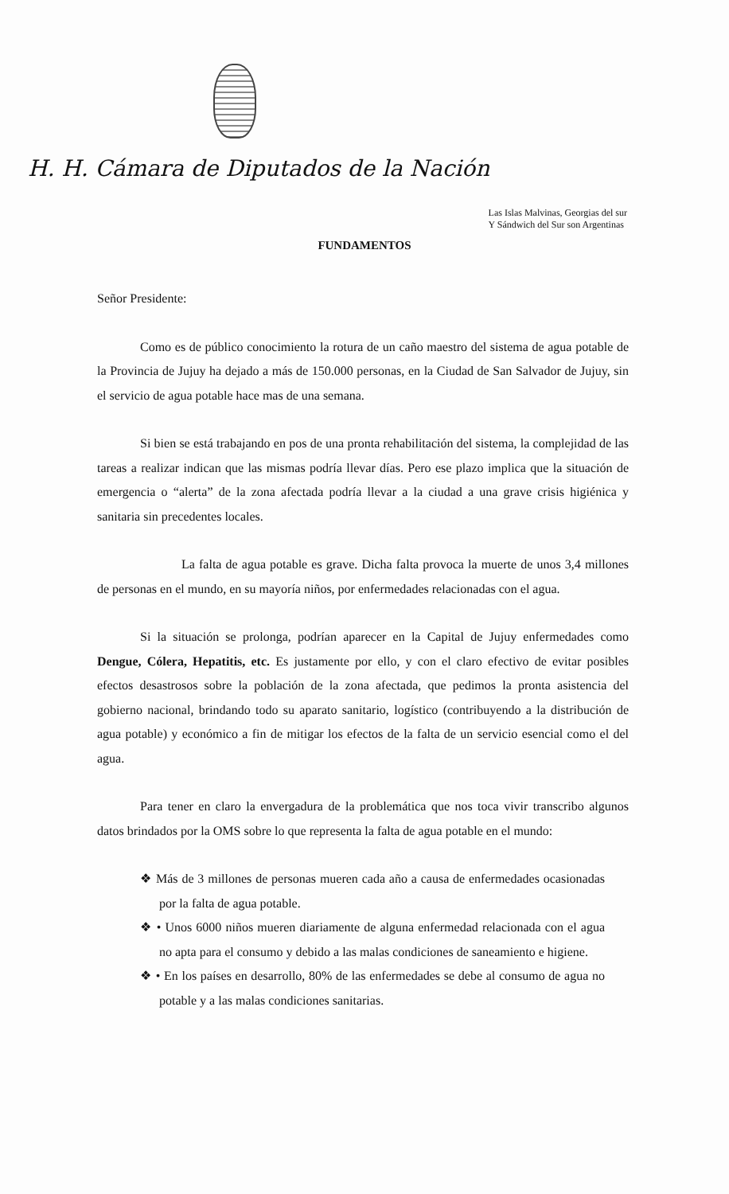H. H. Cámara de Diputados de la Nación
Las Islas Malvinas, Georgias del sur
Y Sándwich del Sur son Argentinas
FUNDAMENTOS
Señor Presidente:
Como es de público conocimiento la rotura de un caño maestro del sistema de agua potable de la Provincia de Jujuy ha dejado a más de 150.000 personas, en la Ciudad de San Salvador de Jujuy, sin el servicio de agua potable hace mas de una semana.
Si bien se está trabajando en pos de una pronta rehabilitación del sistema, la complejidad de las tareas a realizar indican que las mismas podría llevar días. Pero ese plazo implica que la situación de emergencia o “alerta” de la zona afectada podría llevar a la ciudad a una grave crisis higiénica y sanitaria sin precedentes locales.
La falta de agua potable es grave. Dicha falta provoca la muerte de unos 3,4 millones de personas en el mundo, en su mayoría niños, por enfermedades relacionadas con el agua.
Si la situación se prolonga, podrían aparecer en la Capital de Jujuy enfermedades como Dengue, Cólera, Hepatitis, etc. Es justamente por ello, y con el claro efectivo de evitar posibles efectos desastrosos sobre la población de la zona afectada, que pedimos la pronta asistencia del gobierno nacional, brindando todo su aparato sanitario, logístico (contribuyendo a la distribución de agua potable) y económico a fin de mitigar los efectos de la falta de un servicio esencial como el del agua.
Para tener en claro la envergadura de la problemática que nos toca vivir transcribo algunos datos brindados por la OMS sobre lo que representa la falta de agua potable en el mundo:
❖ Más de 3 millones de personas mueren cada año a causa de enfermedades ocasionadas por la falta de agua potable.
❖ • Unos 6000 niños mueren diariamente de alguna enfermedad relacionada con el agua no apta para el consumo y debido a las malas condiciones de saneamiento e higiene.
❖ • En los países en desarrollo, 80% de las enfermedades se debe al consumo de agua no potable y a las malas condiciones sanitarias.